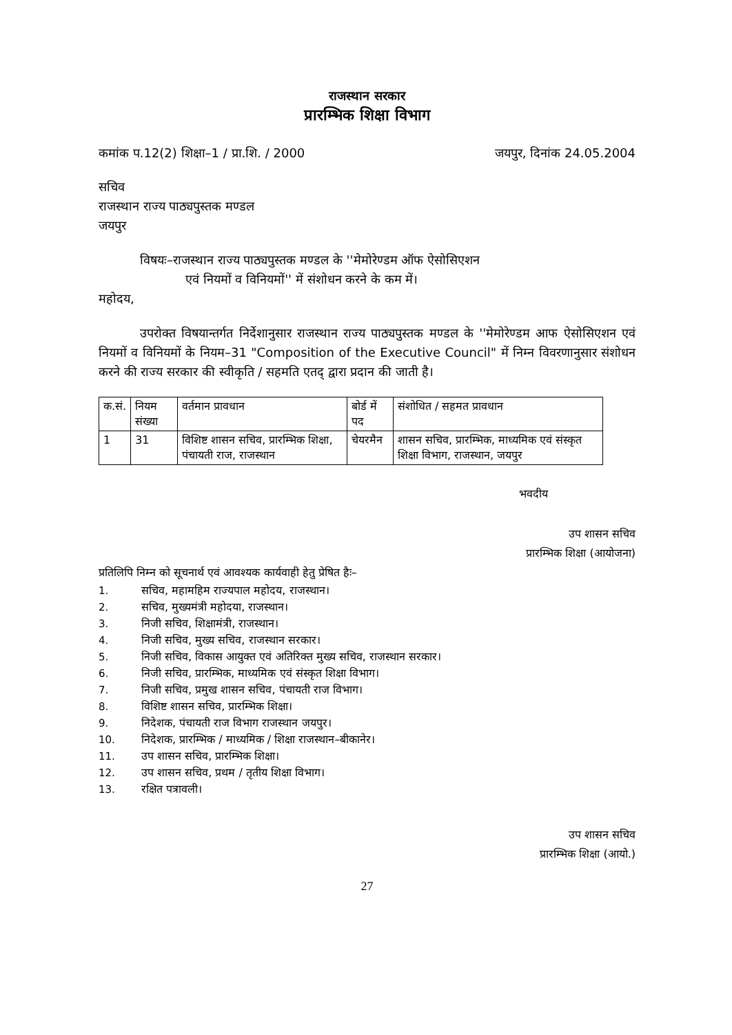राजस्थान सरकार
प्रारम्भिक शिक्षा विभाग
कमांक प.12(2) शिक्षा–1 / प्रा.शि. / 2000 जयपुर, दिनांक 24.05.2004
सचिव
राजस्थान राज्य पाठ्यपुस्तक मण्डल
जयपुर
विषयः–राजस्थान राज्य पाठ्यपुस्तक मण्डल के ''मेमोरेण्डम ऑफ ऐसोसिएशन
एवं नियमों व विनियमों'' में संशोधन करने के कम में।
महोदय,
उपरोक्त विषयान्तर्गत निर्देशानुसार राजस्थान राज्य पाठ्यपुस्तक मण्डल के ''मेमोरेण्डम आफ ऐसोसिएशन एवं नियमों व विनियमों के नियम–31 "Composition of the Executive Council" में निम्न विवरणानुसार संशोधन करने की राज्य सरकार की स्वीकृति / सहमति एतद् द्वारा प्रदान की जाती है।
| क.सं. | नियम संख्या | वर्तमान प्रावधान | बोर्ड में पद | संशोधित / सहमत प्रावधान |
| --- | --- | --- | --- | --- |
| 1 | 31 | विशिष्ट शासन सचिव, प्रारम्भिक शिक्षा, पंचायती राज, राजस्थान | चेयरमैन | शासन सचिव, प्रारम्भिक, माध्यमिक एवं संस्कृत शिक्षा विभाग, राजस्थान, जयपुर |
भवदीय
उप शासन सचिव
प्रारम्भिक शिक्षा (आयोजना)
प्रतिलिपि निम्न को सूचनार्थ एवं आवश्यक कार्यवाही हेतु प्रेषित हैः–
1. सचिव, महामहिम राज्यपाल महोदय, राजस्थान।
2. सचिव, मुख्यमंत्री महोदया, राजस्थान।
3. निजी सचिव, शिक्षामंत्री, राजस्थान।
4. निजी सचिव, मुख्य सचिव, राजस्थान सरकार।
5. निजी सचिव, विकास आयुक्त एवं अतिरिक्त मुख्य सचिव, राजस्थान सरकार।
6. निजी सचिव, प्रारम्भिक, माध्यमिक एवं संस्कृत शिक्षा विभाग।
7. निजी सचिव, प्रमुख शासन सचिव, पंचायती राज विभाग।
8. विशिष्ट शासन सचिव, प्रारम्भिक शिक्षा।
9. निदेशक, पंचायती राज विभाग राजस्थान जयपुर।
10. निदेशक, प्रारम्भिक / माध्यमिक / शिक्षा राजस्थान–बीकानेर।
11. उप शासन सचिव, प्रारम्भिक शिक्षा।
12. उप शासन सचिव, प्रथम / तृतीय शिक्षा विभाग।
13. रक्षित पत्रावली।
उप शासन सचिव
प्रारम्भिक शिक्षा (आयो.)
27